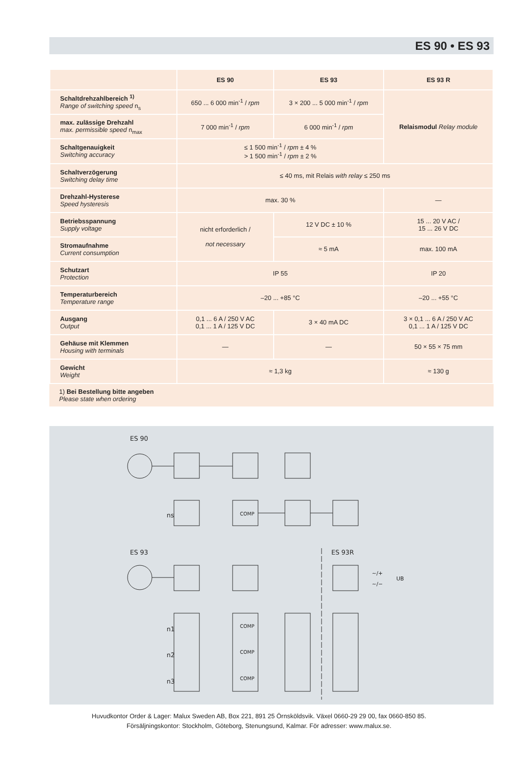ES 90 • ES 93
| | ES 90 | ES 93 | ES 93 R |
| --- | --- | --- | --- |
| Schaltdrehzahlbereich <sup>1)</sup> Range of switching speed n<sub>s</sub> | 650 ... 6 000 min<sup>-1</sup> / rpm | 3 × 200 ... 5 000 min<sup>-1</sup> / rpm | Relaismodul Relay module |
| max. zulässige Drehzahl max. permissible speed n<sub>max</sub> | 7 000 min<sup>-1</sup> / rpm | 6 000 min<sup>-1</sup> / rpm | |
| Schaltgenauigkeit Switching accuracy | ≤ 1 500 min<sup>-1</sup> / rpm ± 4 % > 1 500 min<sup>-1</sup> / rpm ± 2 % | | |
| Schaltverzögerung Switching delay time | ≤ 40 ms, mit Relais with relay ≤ 250 ms | | |
| Drehzahl-Hysterese Speed hysteresis | max. 30 % | | — |
| Betriebsspannung Supply voltage | nicht erforderlich / not necessary | 12 V DC ± 10 % | 15 ... 20 V AC / 15 ... 26 V DC |
| Stromaufnahme Current consumption | | ≈ 5 mA | max. 100 mA |
| Schutzart Protection | IP 55 | | IP 20 |
| Temperaturbereich Temperature range | –20 ... +85 °C | | –20 ... +55 °C |
| Ausgang Output | 0,1 ... 6 A / 250 V AC 0,1 ... 1 A / 125 V DC | 3 × 40 mA DC | 3 × 0,1 ... 6 A / 250 V AC 0,1 ... 1 A / 125 V DC |
| Gehäuse mit Klemmen Housing with terminals | — | — | 50 × 55 × 75 mm |
| Gewicht Weight | ≈ 1,3 kg | | ≈ 130 g |
1) Bei Bestellung bitte angeben
Please state when ordering
ES 90
ns
COMP
ES 93
ES 93R
n1
n2
n3
COMP
COMP
COMP
~/+
~/−
UB
Huvudkontor Order & Lager: Malux Sweden AB, Box 221, 891 25 Örnsköldsvik. Växel 0660-29 29 00, fax 0660-850 85.
Försäljningskontor: Stockholm, Göteborg, Stenungsund, Kalmar. För adresser: www.malux.se.